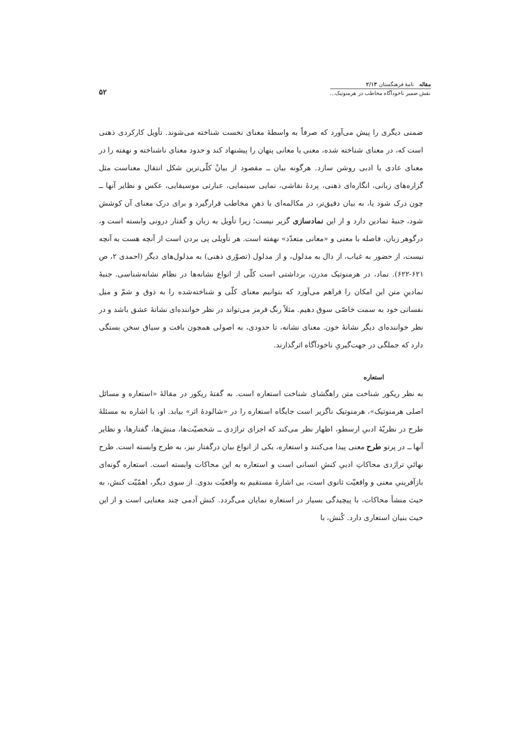مقاله نامهٔ فرهنگستان ۲/۱۳
نقش ضمیر ناخودآگاه مخاطب در هرمنوتیک...
۵۲
ضمنی دیگری را پیش می‌آورد که صرفاً به واسطهٔ معنای نخست شناخته می‌شوند. تأویل کارکردی ذهنی است که، در معنای شناخته شده، معنی یا معانی پنهان را پیشنهاد کند و حدود معنای ناشناخته و نهفته را در معنای عادی یا ادبی روشن سازد. هرگونه بیان ــ مقصود از بیانْ کلّی‌ترین شکل انتقال معناست مثل گزاره‌های زبانی، انگاره‌ای ذهنی، پردهٔ نقاشی، نمایی سینمایی، عبارتی موسیقایی، عکس و نظایر آنها ــ چون درک شود یا، به بیان دقیق‌تر، در مکالمه‌ای با ذهنِ مخاطب قرارگیرد و برای درک معنای آن کوشش شود، جنبهٔ نمادین دارد و از این نمادسازی گزیر نیست؛ زیرا تأویل به زبان و گفتار درونی وابسته است و، درگوهر زبان، فاصله با معنی و «معانی متعدّد» نهفته است. هر تأویلی پی بردن است از آنچه هست به آنچه نیست، از حضور به غیاب، از دال به مدلول، و از مدلول (تصوّری ذهنی) به مدلول‌های دیگر (احمدی ۲، ص ۶۲۱-۶۲۲). نماد، در هرمنوتیک مدرن، برداشتی است کلّی از انواع نشانه‌ها در نظام نشانه‌شناسی. جنبهٔ نمادینِ متن این امکان را فراهم می‌آورد که بتوانیم معنای کلّی و شناخته‌شده را به ذوق و شمّ و میل نفسانی خود به سمت خاصّی سوق دهیم. مثلاً رنگ قرمز می‌تواند در نظر خواننده‌ای نشانهٔ عشق باشد و در نظر خواننده‌ای دیگر نشانهٔ خون. معنای نشانه، تا حدودی، به اصولی همچون بافت و سیاق سخن بستگی دارد که جملگی در جهت‌گیریِ ناخودآگاه اثرگذارند.
استعاره
به نظر ریکور شناخت متن راهگشای شناخت استعاره است. به گفتهٔ ریکور در مقالهٔ «استعاره و مسائل اصلی هرمنوتیک»، هرمنوتیک ناگزیر است جایگاه استعاره را در «شالودهٔ اثر» بیابد. او، با اشاره به مسئلهٔ طرح در نظریّهٔ ادبیِ ارسطو، اظهار نظر می‌کند که اجزای تراژدی ــ شخصیّت‌ها، منش‌ها، گفتارها، و نظایر آنها ــ در پرتو طرح معنی پیدا می‌کنند و استعاره، یکی از انواع بیان درگفتار نیز، به طرح وابسته است. طرح نهائیِ تراژدی محاکاتِ ادبیِ کنشِ انسانی است و استعاره به این محاکات وابسته است. استعاره گونه‌ای بازآفرینیِ معنی و واقعیّت ثانوی است، بی اشارهٔ مستقیم به واقعیّت بدوی. از سوی دیگر، اهمّیّت کنش، به حیث منشأ محاکات، با پیچیدگی بسیار در استعاره نمایان می‌گردد. کنش آدمی چند معنایی است و از این حیث بنیان استعاری دارد. کُنش، با